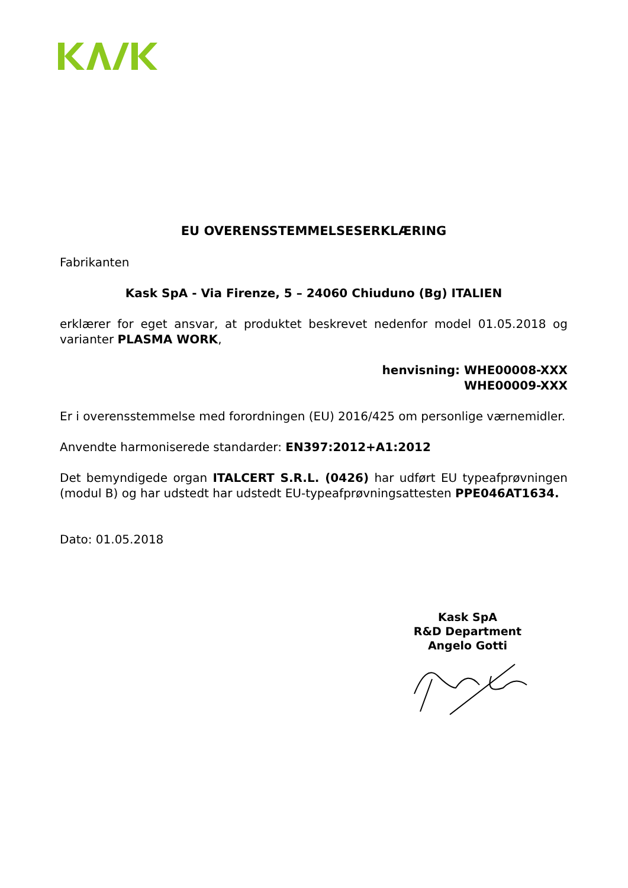EU OVERENSSTEMMELSESERKLÆRING
Fabrikanten
Kask SpA - Via Firenze, 5 – 24060 Chiuduno (Bg) ITALIEN
erklærer for eget ansvar, at produktet beskrevet nedenfor model 01.05.2018 og varianter PLASMA WORK,
henvisning: WHE00008-XXX
WHE00009-XXX
Er i overensstemmelse med forordningen (EU) 2016/425 om personlige værnemidler.
Anvendte harmoniserede standarder: EN397:2012+A1:2012
Det bemyndigede organ ITALCERT S.R.L. (0426) har udført EU typeafprøvningen (modul B) og har udstedt har udstedt EU-typeafprøvningsattesten PPE046AT1634.
Dato: 01.05.2018
Kask SpA
R&D Department
Angelo Gotti